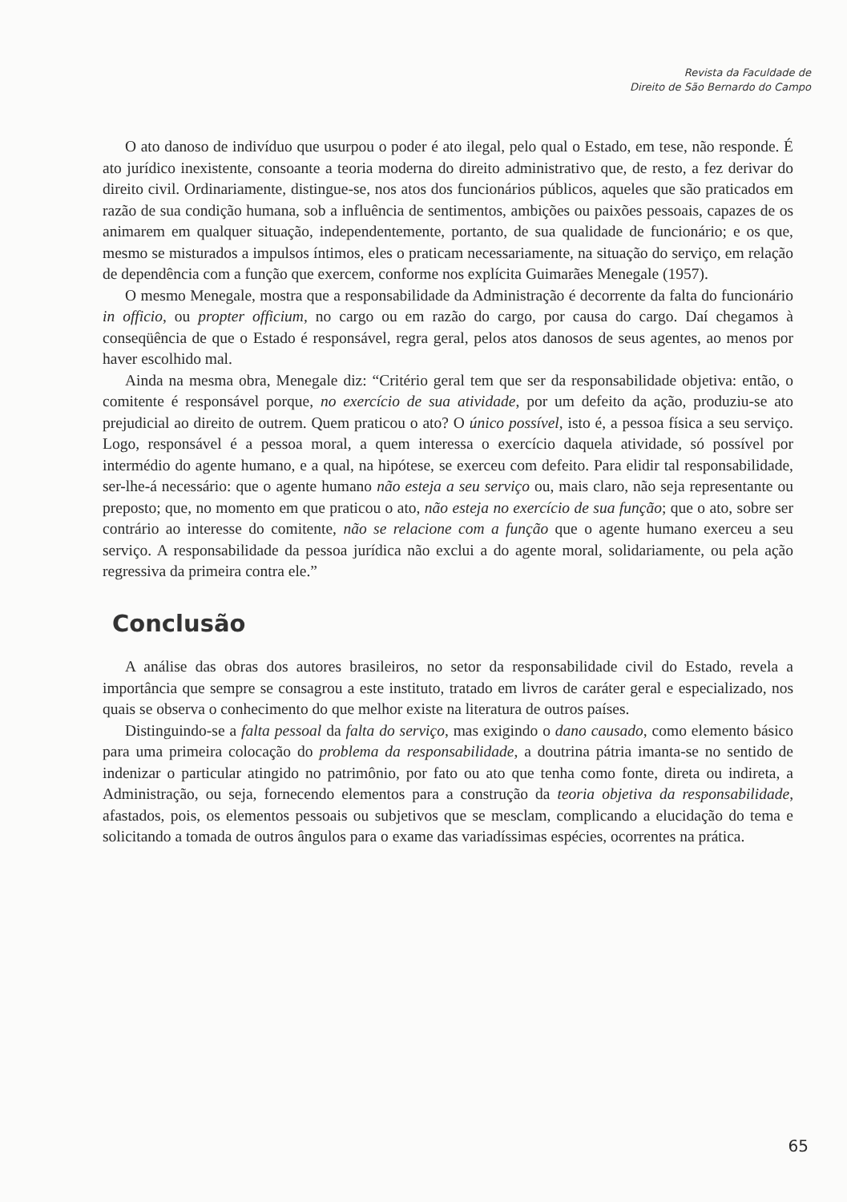Revista da Faculdade de
Direito de São Bernardo do Campo
O ato danoso de indivíduo que usurpou o poder é ato ilegal, pelo qual o Estado, em tese, não responde. É ato jurídico inexistente, consoante a teoria moderna do direito administrativo que, de resto, a fez derivar do direito civil. Ordinariamente, distingue-se, nos atos dos funcionários públicos, aqueles que são praticados em razão de sua condição humana, sob a influência de sentimentos, ambições ou paixões pessoais, capazes de os animarem em qualquer situação, independentemente, portanto, de sua qualidade de funcionário; e os que, mesmo se misturados a impulsos íntimos, eles o praticam necessariamente, na situação do serviço, em relação de dependência com a função que exercem, conforme nos explícita Guimarães Menegale (1957).
O mesmo Menegale, mostra que a responsabilidade da Administração é decorrente da falta do funcionário in officio, ou propter officium, no cargo ou em razão do cargo, por causa do cargo. Daí chegamos à conseqüência de que o Estado é responsável, regra geral, pelos atos danosos de seus agentes, ao menos por haver escolhido mal.
Ainda na mesma obra, Menegale diz: “Critério geral tem que ser da responsabilidade objetiva: então, o comitente é responsável porque, no exercício de sua atividade, por um defeito da ação, produziu-se ato prejudicial ao direito de outrem. Quem praticou o ato? O único possível, isto é, a pessoa física a seu serviço. Logo, responsável é a pessoa moral, a quem interessa o exercício daquela atividade, só possível por intermédio do agente humano, e a qual, na hipótese, se exerceu com defeito. Para elidir tal responsabilidade, ser-lhe-á necessário: que o agente humano não esteja a seu serviço ou, mais claro, não seja representante ou preposto; que, no momento em que praticou o ato, não esteja no exercício de sua função; que o ato, sobre ser contrário ao interesse do comitente, não se relacione com a função que o agente humano exerceu a seu serviço. A responsabilidade da pessoa jurídica não exclui a do agente moral, solidariamente, ou pela ação regressiva da primeira contra ele.”
Conclusão
A análise das obras dos autores brasileiros, no setor da responsabilidade civil do Estado, revela a importância que sempre se consagrou a este instituto, tratado em livros de caráter geral e especializado, nos quais se observa o conhecimento do que melhor existe na literatura de outros países.
Distinguindo-se a falta pessoal da falta do serviço, mas exigindo o dano causado, como elemento básico para uma primeira colocação do problema da responsabilidade, a doutrina pátria imanta-se no sentido de indenizar o particular atingido no patrimônio, por fato ou ato que tenha como fonte, direta ou indireta, a Administração, ou seja, fornecendo elementos para a construção da teoria objetiva da responsabilidade, afastados, pois, os elementos pessoais ou subjetivos que se mesclam, complicando a elucidação do tema e solicitando a tomada de outros ângulos para o exame das variadíssimas espécies, ocorrentes na prática.
65